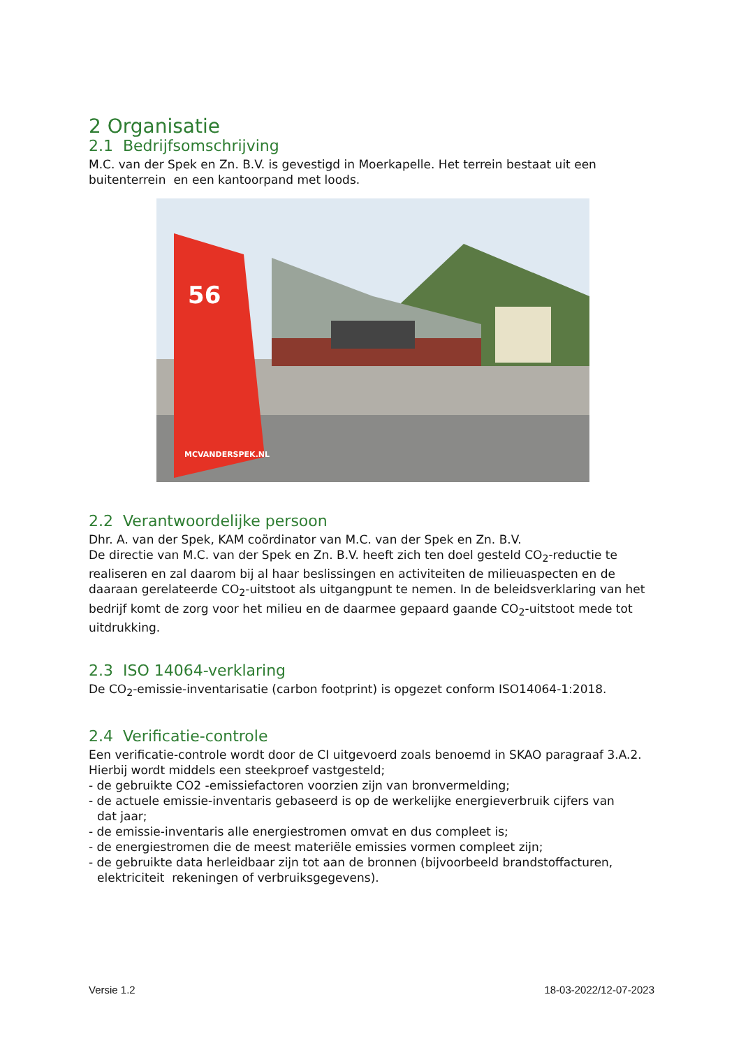2 Organisatie
2.1 Bedrijfsomschrijving
M.C. van der Spek en Zn. B.V. is gevestigd in Moerkapelle. Het terrein bestaat uit een buitenterrein en een kantoorpand met loods.
56
MCVANDERSPEK.NL
2.2 Verantwoordelijke persoon
Dhr. A. van der Spek, KAM coördinator van M.C. van der Spek en Zn. B.V.
De directie van M.C. van der Spek en Zn. B.V. heeft zich ten doel gesteld CO<sub>2</sub>-reductie te realiseren en zal daarom bij al haar beslissingen en activiteiten de milieuaspecten en de daaraan gerelateerde CO<sub>2</sub>-uitstoot als uitgangpunt te nemen. In de beleidsverklaring van het bedrijf komt de zorg voor het milieu en de daarmee gepaard gaande CO<sub>2</sub>-uitstoot mede tot uitdrukking.
2.3 ISO 14064-verklaring
De CO<sub>2</sub>-emissie-inventarisatie (carbon footprint) is opgezet conform ISO14064-1:2018.
2.4 Verificatie-controle
Een verificatie-controle wordt door de CI uitgevoerd zoals benoemd in SKAO paragraaf 3.A.2. Hierbij wordt middels een steekproef vastgesteld;
- de gebruikte CO2 -emissiefactoren voorzien zijn van bronvermelding;
- de actuele emissie-inventaris gebaseerd is op de werkelijke energieverbruik cijfers van
dat jaar;
- de emissie-inventaris alle energiestromen omvat en dus compleet is;
- de energiestromen die de meest materiële emissies vormen compleet zijn;
- de gebruikte data herleidbaar zijn tot aan de bronnen (bijvoorbeeld brandstoffacturen,
elektriciteit rekeningen of verbruiksgegevens).
Versie 1.2 18-03-2022/12-07-2023